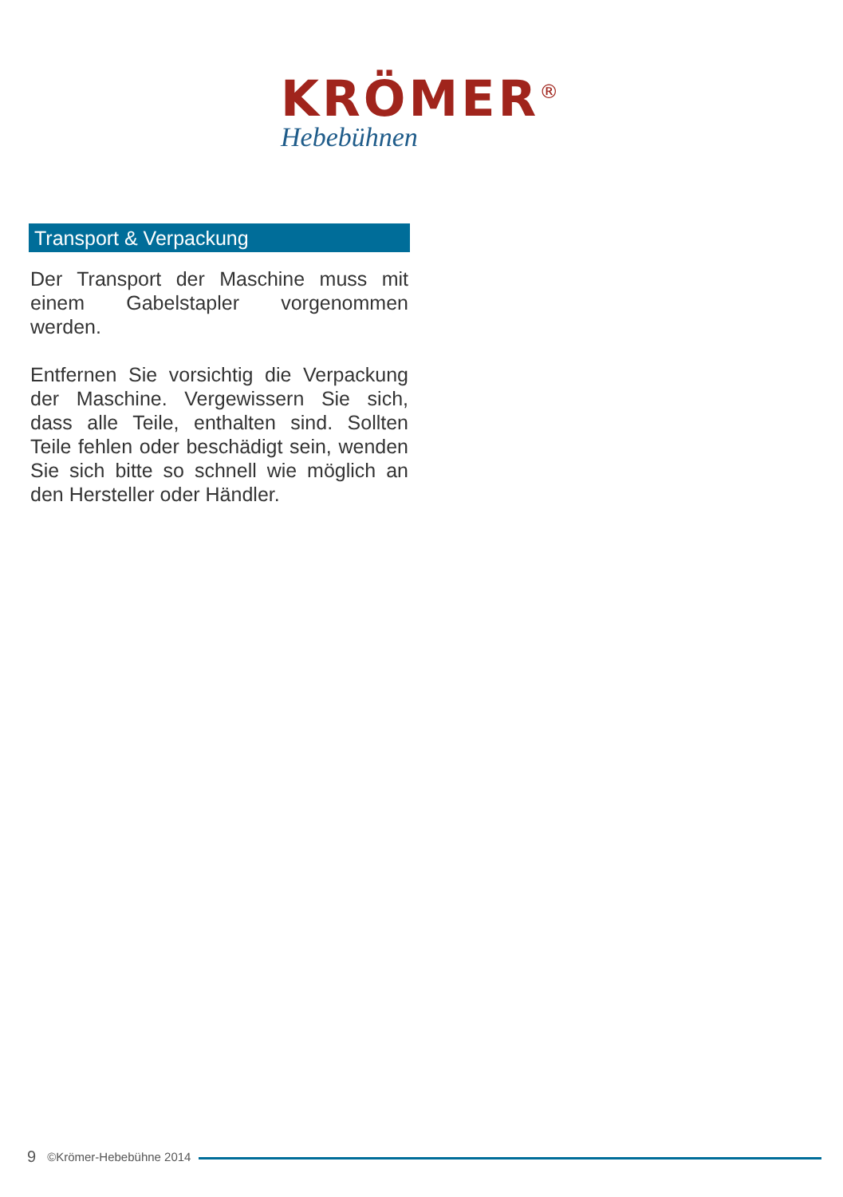KRÖMER<sup>®</sup>
Hebebühnen
Transport & Verpackung
Der Transport der Maschine muss mit einem Gabelstapler vorgenommen werden.
Entfernen Sie vorsichtig die Verpackung der Maschine. Vergewissern Sie sich, dass alle Teile, enthalten sind. Sollten Teile fehlen oder beschädigt sein, wenden Sie sich bitte so schnell wie möglich an den Hersteller oder Händler.
9 ©Krömer-Hebebühne 2014